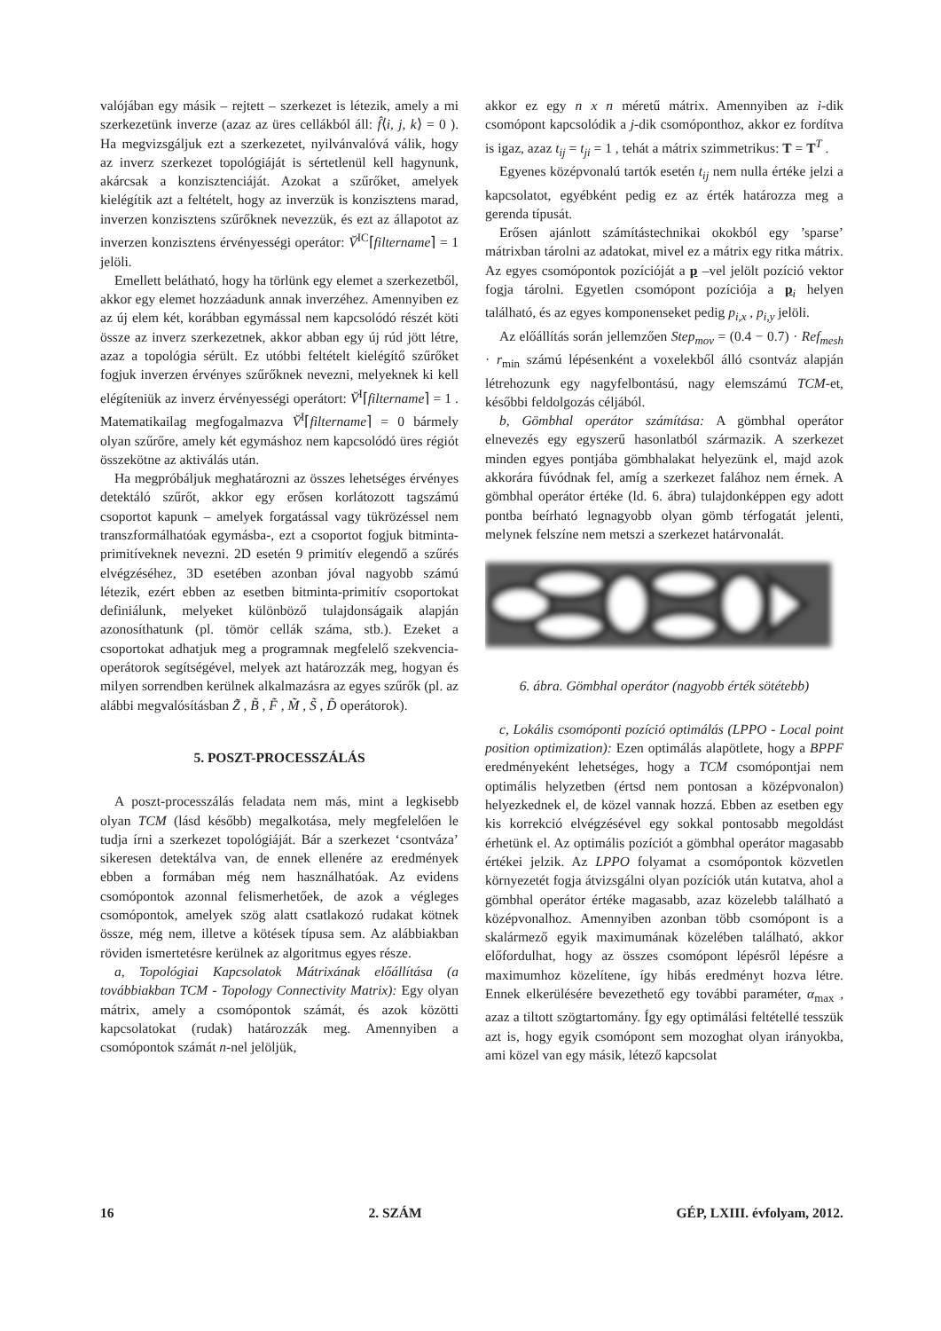valójában egy másik – rejtett – szerkezet is létezik, amely a mi szerkezetünk inverze (azaz az üres cellákból áll: f̂⟨i, j, k⟩ = 0 ). Ha megvizsgáljuk ezt a szerkezetet, nyilvánvalóvá válik, hogy az inverz szerkezet topológiáját is sértetlenül kell hagynunk, akárcsak a konzisztenciáját. Azokat a szűrőket, amelyek kielégítik azt a feltételt, hogy az inverzük is konzisztens marad, inverzen konzisztens szűrőknek nevezzük, és ezt az állapotot az inverzen konzisztens érvényességi operátor: V̆<sup>IC</sup>⌈filtername⌉ = 1 jelöli.
Emellett belátható, hogy ha törlünk egy elemet a szerkezetből, akkor egy elemet hozzáadunk annak inverzéhez. Amennyiben ez az új elem két, korábban egymással nem kapcsolódó részét köti össze az inverz szerkezetnek, akkor abban egy új rúd jött létre, azaz a topológia sérült. Ez utóbbi feltételt kielégítő szűrőket fogjuk inverzen érvényes szűrőknek nevezni, melyeknek ki kell elégíteniük az inverz érvényességi operátort: V̆<sup>I</sup>⌈filtername⌉ = 1 . Matematikailag megfogalmazva V̆<sup>I</sup>⌈filtername⌉ = 0 bármely olyan szűrőre, amely két egymáshoz nem kapcsolódó üres régiót összekötne az aktiválás után.
Ha megpróbáljuk meghatározni az összes lehetséges érvényes detektáló szűrőt, akkor egy erősen korlátozott tagszámú csoportot kapunk – amelyek forgatással vagy tükrözéssel nem transzformálhatóak egymásba-, ezt a csoportot fogjuk bitminta-primitíveknek nevezni. 2D esetén 9 primitív elegendő a szűrés elvégzéséhez, 3D esetében azonban jóval nagyobb számú létezik, ezért ebben az esetben bitminta-primitív csoportokat definiálunk, melyeket különböző tulajdonságaik alapján azonosíthatunk (pl. tömör cellák száma, stb.). Ezeket a csoportokat adhatjuk meg a programnak megfelelő szekvencia-operátorok segítségével, melyek azt határozzák meg, hogyan és milyen sorrendben kerülnek alkalmazásra az egyes szűrők (pl. az alábbi megvalósításban Z̃ , B̃ , F̃ , M̃ , S̃ , D̃ operátorok).
5. POSZT-PROCESSZÁLÁS
A poszt-processzálás feladata nem más, mint a legkisebb olyan TCM (lásd később) megalkotása, mely megfelelően le tudja írni a szerkezet topológiáját. Bár a szerkezet ‘csontváza’ sikeresen detektálva van, de ennek ellenére az eredmények ebben a formában még nem használhatóak. Az evidens csomópontok azonnal felismerhetőek, de azok a végleges csomópontok, amelyek szög alatt csatlakozó rudakat kötnek össze, még nem, illetve a kötések típusa sem. Az alábbiakban röviden ismertetésre kerülnek az algoritmus egyes része.
a, Topológiai Kapcsolatok Mátrixának előállítása (a továbbiakban TCM - Topology Connectivity Matrix): Egy olyan mátrix, amely a csomópontok számát, és azok közötti kapcsolatokat (rudak) határozzák meg. Amennyiben a csomópontok számát n-nel jelöljük,
akkor ez egy n x n méretű mátrix. Amennyiben az i-dik csomópont kapcsolódik a j-dik csomóponthoz, akkor ez fordítva is igaz, azaz t<sub>ij</sub> = t<sub>ji</sub> = 1 , tehát a mátrix szimmetrikus: T = T<sup>T</sup> .
Egyenes középvonalú tartók esetén t<sub>ij</sub> nem nulla értéke jelzi a kapcsolatot, egyébként pedig ez az érték határozza meg a gerenda típusát.
Erősen ajánlott számítástechnikai okokból egy ’sparse’ mátrixban tárolni az adatokat, mivel ez a mátrix egy ritka mátrix. Az egyes csomópontok pozícióját a p –vel jelölt pozíció vektor fogja tárolni. Egyetlen csomópont pozíciója a p<sub>i</sub> helyen található, és az egyes komponenseket pedig p<sub>i,x</sub> , p<sub>i,y</sub> jelöli.
Az előállítás során jellemzően Step<sub>mov</sub> = (0.4 − 0.7) · Ref<sub>mesh</sub> · r<sub>min</sub> számú lépésenként a voxelekből álló csontváz alapján létrehozunk egy nagyfelbontású, nagy elemszámú TCM-et, későbbi feldolgozás céljából.
b, Gömbhal operátor számítása: A gömbhal operátor elnevezés egy egyszerű hasonlatból származik. A szerkezet minden egyes pontjába gömbhalakat helyezünk el, majd azok akkorára fúvódnak fel, amíg a szerkezet falához nem érnek. A gömbhal operátor értéke (ld. 6. ábra) tulajdonképpen egy adott pontba beírható legnagyobb olyan gömb térfogatát jelenti, melynek felszíne nem metszi a szerkezet határvonalát.
6. ábra. Gömbhal operátor (nagyobb érték sötétebb)
c, Lokális csomóponti pozíció optimálás (LPPO - Local point position optimization): Ezen optimálás alapötlete, hogy a BPPF eredményeként lehetséges, hogy a TCM csomópontjai nem optimális helyzetben (értsd nem pontosan a középvonalon) helyezkednek el, de közel vannak hozzá. Ebben az esetben egy kis korrekció elvégzésével egy sokkal pontosabb megoldást érhetünk el. Az optimális pozíciót a gömbhal operátor magasabb értékei jelzik. Az LPPO folyamat a csomópontok közvetlen környezetét fogja átvizsgálni olyan pozíciók után kutatva, ahol a gömbhal operátor értéke magasabb, azaz közelebb található a középvonalhoz. Amennyiben azonban több csomópont is a skalármező egyik maximumának közelében található, akkor előfordulhat, hogy az összes csomópont lépésről lépésre a maximumhoz közelítene, így hibás eredményt hozva létre. Ennek elkerülésére bevezethető egy további paraméter, α<sub>max</sub> , azaz a tiltott szögtartomány. Így egy optimálási feltétellé tesszük azt is, hogy egyik csomópont sem mozoghat olyan irányokba, ami közel van egy másik, létező kapcsolat
16 2. SZÁM GÉP, LXIII. évfolyam, 2012.